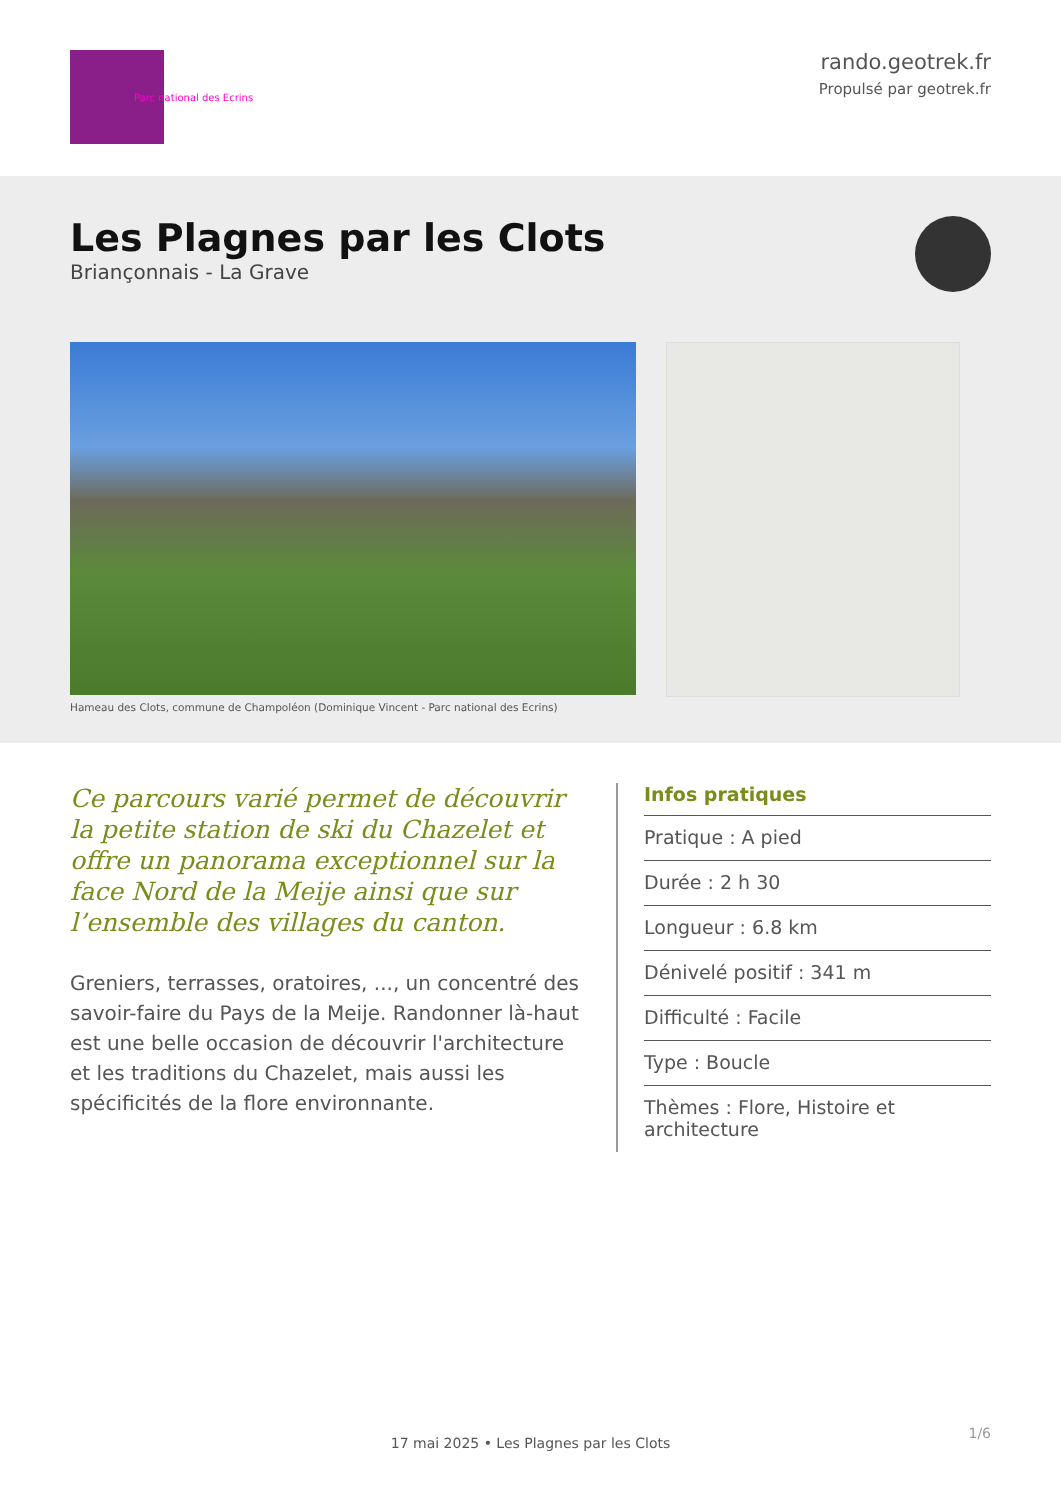Parc national des Ecrins
rando.geotrek.fr
Propulsé par geotrek.fr
Les Plagnes par les Clots
Briançonnais - La Grave
Hameau des Clots, commune de Champoléon (Dominique Vincent - Parc national des Ecrins)
Ce parcours varié permet de découvrir la petite station de ski du Chazelet et offre un panorama exceptionnel sur la face Nord de la Meije ainsi que sur l’ensemble des villages du canton.
Greniers, terrasses, oratoires, ..., un concentré des savoir-faire du Pays de la Meije. Randonner là-haut est une belle occasion de découvrir l'architecture et les traditions du Chazelet, mais aussi les spécificités de la flore environnante.
Infos pratiques
Pratique : A pied
Durée : 2 h 30
Longueur : 6.8 km
Dénivelé positif : 341 m
Difficulté : Facile
Type : Boucle
Thèmes : Flore, Histoire et architecture
1/6
17 mai 2025 • Les Plagnes par les Clots